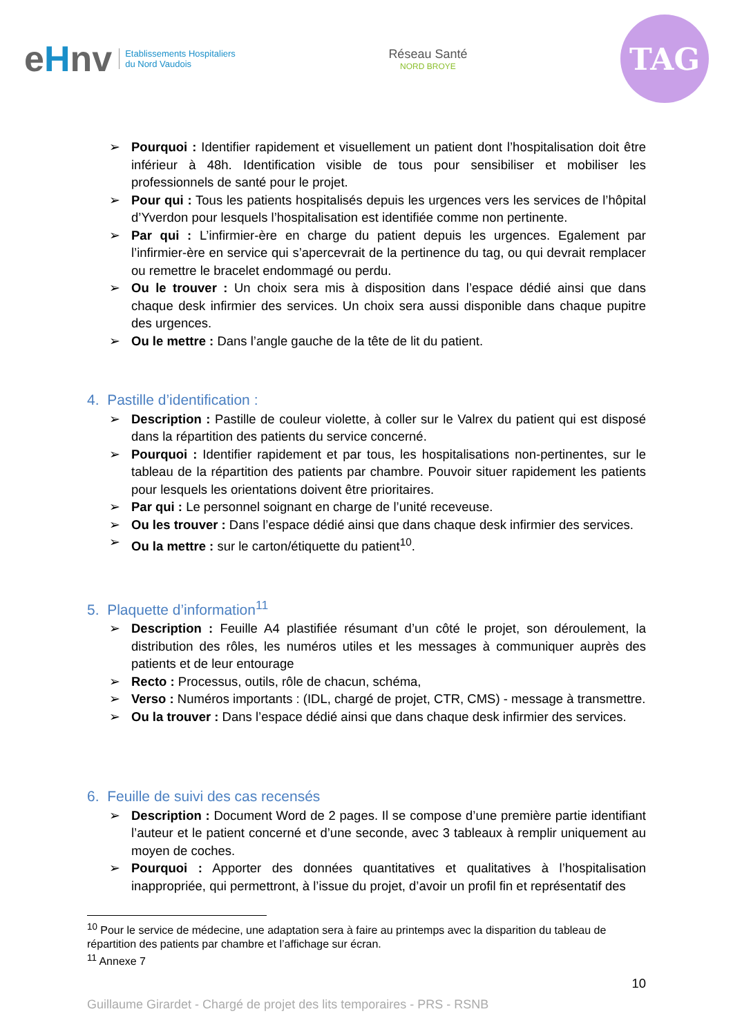eHnv
Etablissements Hospitaliers
du Nord Vaudois
Réseau Santé
NORD BROYE
TAG
Pourquoi : Identifier rapidement et visuellement un patient dont l’hospitalisation doit être inférieur à 48h. Identification visible de tous pour sensibiliser et mobiliser les professionnels de santé pour le projet.
Pour qui : Tous les patients hospitalisés depuis les urgences vers les services de l’hôpital d’Yverdon pour lesquels l’hospitalisation est identifiée comme non pertinente.
Par qui : L’infirmier-ère en charge du patient depuis les urgences. Egalement par l’infirmier-ère en service qui s’apercevrait de la pertinence du tag, ou qui devrait remplacer ou remettre le bracelet endommagé ou perdu.
Ou le trouver : Un choix sera mis à disposition dans l’espace dédié ainsi que dans chaque desk infirmier des services. Un choix sera aussi disponible dans chaque pupitre des urgences.
Ou le mettre : Dans l’angle gauche de la tête de lit du patient.
4. Pastille d’identification :
Description : Pastille de couleur violette, à coller sur le Valrex du patient qui est disposé dans la répartition des patients du service concerné.
Pourquoi : Identifier rapidement et par tous, les hospitalisations non-pertinentes, sur le tableau de la répartition des patients par chambre. Pouvoir situer rapidement les patients pour lesquels les orientations doivent être prioritaires.
Par qui : Le personnel soignant en charge de l’unité receveuse.
Ou les trouver : Dans l’espace dédié ainsi que dans chaque desk infirmier des services.
Ou la mettre : sur le carton/étiquette du patient<sup>10</sup>.
5. Plaquette d’information<sup>11</sup>
Description : Feuille A4 plastifiée résumant d’un côté le projet, son déroulement, la distribution des rôles, les numéros utiles et les messages à communiquer auprès des patients et de leur entourage
Recto : Processus, outils, rôle de chacun, schéma,
Verso : Numéros importants : (IDL, chargé de projet, CTR, CMS) - message à transmettre.
Ou la trouver : Dans l’espace dédié ainsi que dans chaque desk infirmier des services.
6. Feuille de suivi des cas recensés
Description : Document Word de 2 pages. Il se compose d’une première partie identifiant l’auteur et le patient concerné et d’une seconde, avec 3 tableaux à remplir uniquement au moyen de coches.
Pourquoi : Apporter des données quantitatives et qualitatives à l’hospitalisation inappropriée, qui permettront, à l’issue du projet, d’avoir un profil fin et représentatif des
<sup>10</sup> Pour le service de médecine, une adaptation sera à faire au printemps avec la disparition du tableau de répartition des patients par chambre et l’affichage sur écran.
<sup>11</sup> Annexe 7
10
Guillaume Girardet - Chargé de projet des lits temporaires - PRS - RSNB